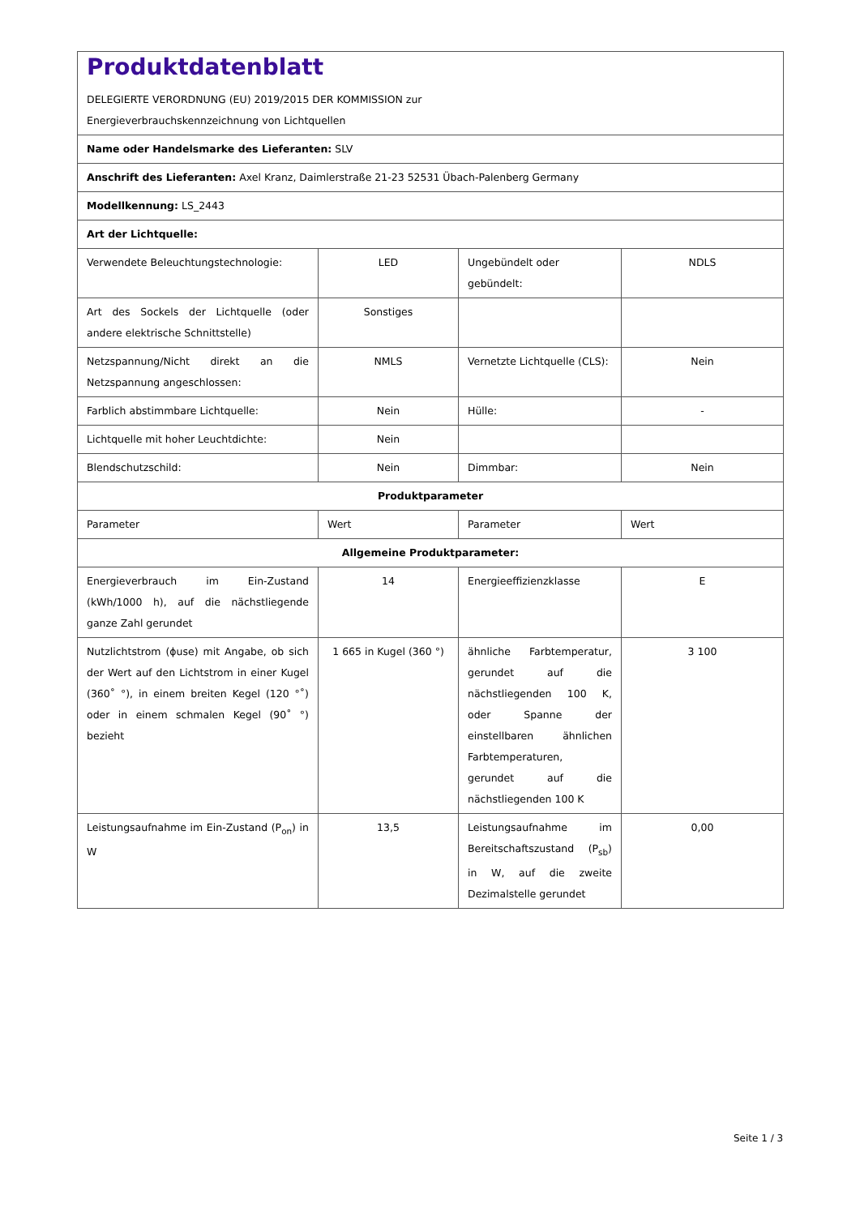| Produktdatenblatt DELEGIERTE VERORDNUNG (EU) 2019/2015 DER KOMMISSION zur Energieverbrauchskennzeichnung von Lichtquellen | | | |
| Name oder Handelsmarke des Lieferanten: SLV | | | |
| Anschrift des Lieferanten: Axel Kranz, Daimlerstraße 21-23 52531 Übach-Palenberg Germany | | | |
| Modellkennung: LS_2443 | | | |
| Art der Lichtquelle: | | | |
| Verwendete Beleuchtungstechnologie: | LED | Ungebündelt oder gebündelt: | NDLS |
| Art des Sockels der Lichtquelle (oder andere elektrische Schnittstelle) | Sonstiges | | |
| Netzspannung/Nicht direkt an die Netzspannung angeschlossen: | NMLS | Vernetzte Lichtquelle (CLS): | Nein |
| Farblich abstimmbare Lichtquelle: | Nein | Hülle: | - |
| Lichtquelle mit hoher Leuchtdichte: | Nein | | |
| Blendschutzschild: | Nein | Dimmbar: | Nein |
| Produktparameter | | | |
| Parameter | Wert | Parameter | Wert |
| Allgemeine Produktparameter: | | | |
| Energieverbrauch im Ein-Zustand (kWh/1000 h), auf die nächstliegende ganze Zahl gerundet | 14 | Energieeffizienzklasse | E |
| Nutzlichtstrom (ɸuse) mit Angabe, ob sich der Wert auf den Lichtstrom in einer Kugel (360˚ °), in einem breiten Kegel (120 °˚) oder in einem schmalen Kegel (90˚ °) bezieht | 1 665 in Kugel (360 °) | ähnliche Farbtemperatur, gerundet auf die nächstliegenden 100 K, oder Spanne der einstellbaren ähnlichen Farbtemperaturen, gerundet auf die nächstliegenden 100 K | 3 100 |
| Leistungsaufnahme im Ein-Zustand (P<sub>on</sub>) in W | 13,5 | Leistungsaufnahme im Bereitschaftszustand (P<sub>sb</sub>) in W, auf die zweite Dezimalstelle gerundet | 0,00 |
Seite 1 / 3